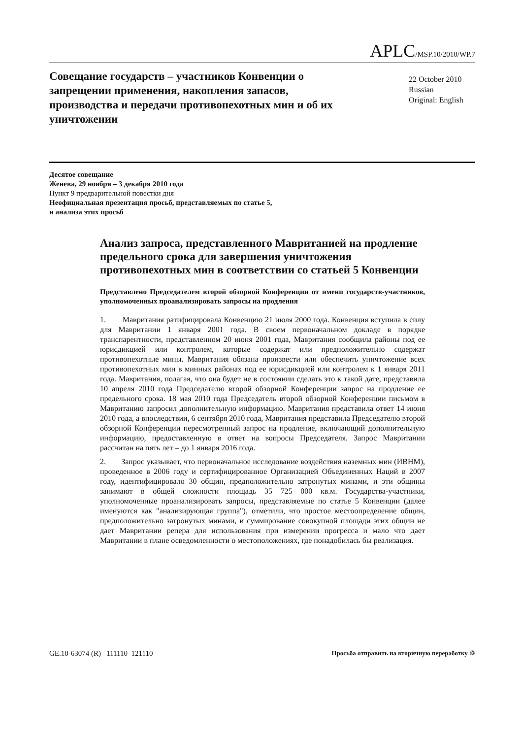APLC/MSP.10/2010/WP.7
Совещание государств – участников Конвенции о запрещении применения, накопления запасов, производства и передачи противопехотных мин и об их уничтожении
22 October 2010
Russian
Original: English
Десятое совещание
Женева, 29 ноября – 3 декабря 2010 года
Пункт 9 предварительной повестки дня
Неофициальная презентация просьб, представляемых по статье 5,
и анализа этих просьб
Анализ запроса, представленного Мавританией на продление предельного срока для завершения уничтожения противопехотных мин в соответствии со статьей 5 Конвенции
Представлено Председателем второй обзорной Конференции от имени государств-участников, уполномоченных проанализировать запросы на продления
1. Мавритания ратифицировала Конвенцию 21 июля 2000 года. Конвенция вступила в силу для Мавритании 1 января 2001 года. В своем первоначальном докладе в порядке транспарентности, представленном 20 июня 2001 года, Мавритания сообщила районы под ее юрисдикцией или контролем, которые содержат или предположительно содержат противопехотные мины. Мавритания обязана произвести или обеспечить уничтожение всех противопехотных мин в минных районах под ее юрисдикцией или контролем к 1 января 2011 года. Мавритания, полагая, что она будет не в состоянии сделать это к такой дате, представила 10 апреля 2010 года Председателю второй обзорной Конференции запрос на продление ее предельного срока. 18 мая 2010 года Председатель второй обзорной Конференции письмом в Мавританию запросил дополнительную информацию. Мавритания представила ответ 14 июня 2010 года, а впоследствии, 6 сентября 2010 года, Мавритания представила Председателю второй обзорной Конференции пересмотренный запрос на продление, включающий дополнительную информацию, предоставленную в ответ на вопросы Председателя. Запрос Мавритании рассчитан на пять лет – до 1 января 2016 года.
2. Запрос указывает, что первоначальное исследование воздействия наземных мин (ИВНМ), проведенное в 2006 году и сертифицированное Организацией Объединенных Наций в 2007 году, идентифицировало 30 общин, предположительно затронутых минами, и эти общины занимают в общей сложности площадь 35 725 000 кв.м. Государства-участники, уполномоченные проанализировать запросы, представляемые по статье 5 Конвенции (далее именуются как "анализирующая группа"), отметили, что простое местоопределение общин, предположительно затронутых минами, и суммирование совокупной площади этих общин не дает Мавритании репера для использования при измерении прогресса и мало что дает Мавритании в плане осведомленности о местоположениях, где понадобилась бы реализация.
GE.10-63074 (R) 111110 121110 Просьба отправить на вторичную переработку ♲